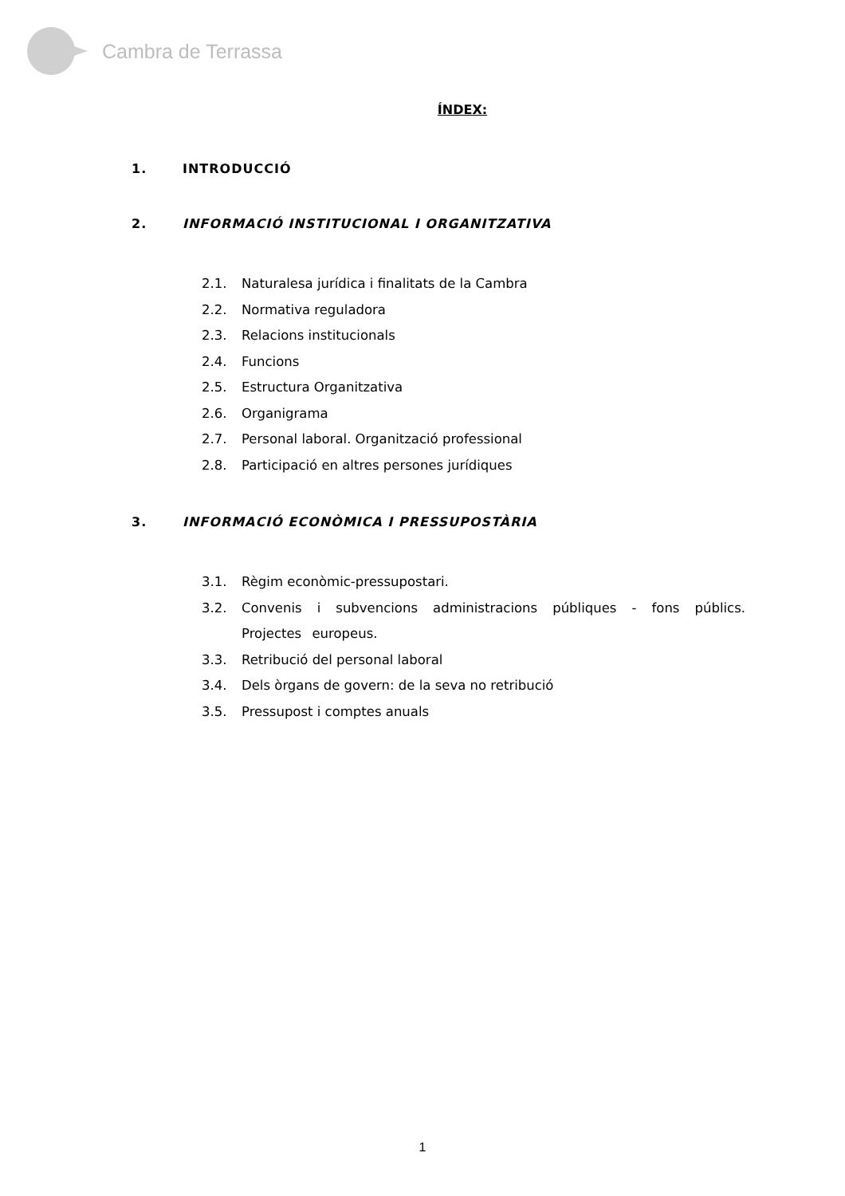Cambra de Terrassa
ÍNDEX:
1. INTRODUCCIÓ
2. INFORMACIÓ INSTITUCIONAL I ORGANITZATIVA
2.1. Naturalesa jurídica i finalitats de la Cambra
2.2. Normativa reguladora
2.3. Relacions institucionals
2.4. Funcions
2.5. Estructura Organitzativa
2.6. Organigrama
2.7. Personal laboral. Organització professional
2.8. Participació en altres persones jurídiques
3. INFORMACIÓ ECONÒMICA I PRESSUPOSTÀRIA
3.1. Règim econòmic-pressupostari.
3.2. Convenis i subvencions administracions públiques - fons públics. Projectes europeus.
3.3. Retribució del personal laboral
3.4. Dels òrgans de govern: de la seva no retribució
3.5. Pressupost i comptes anuals
1